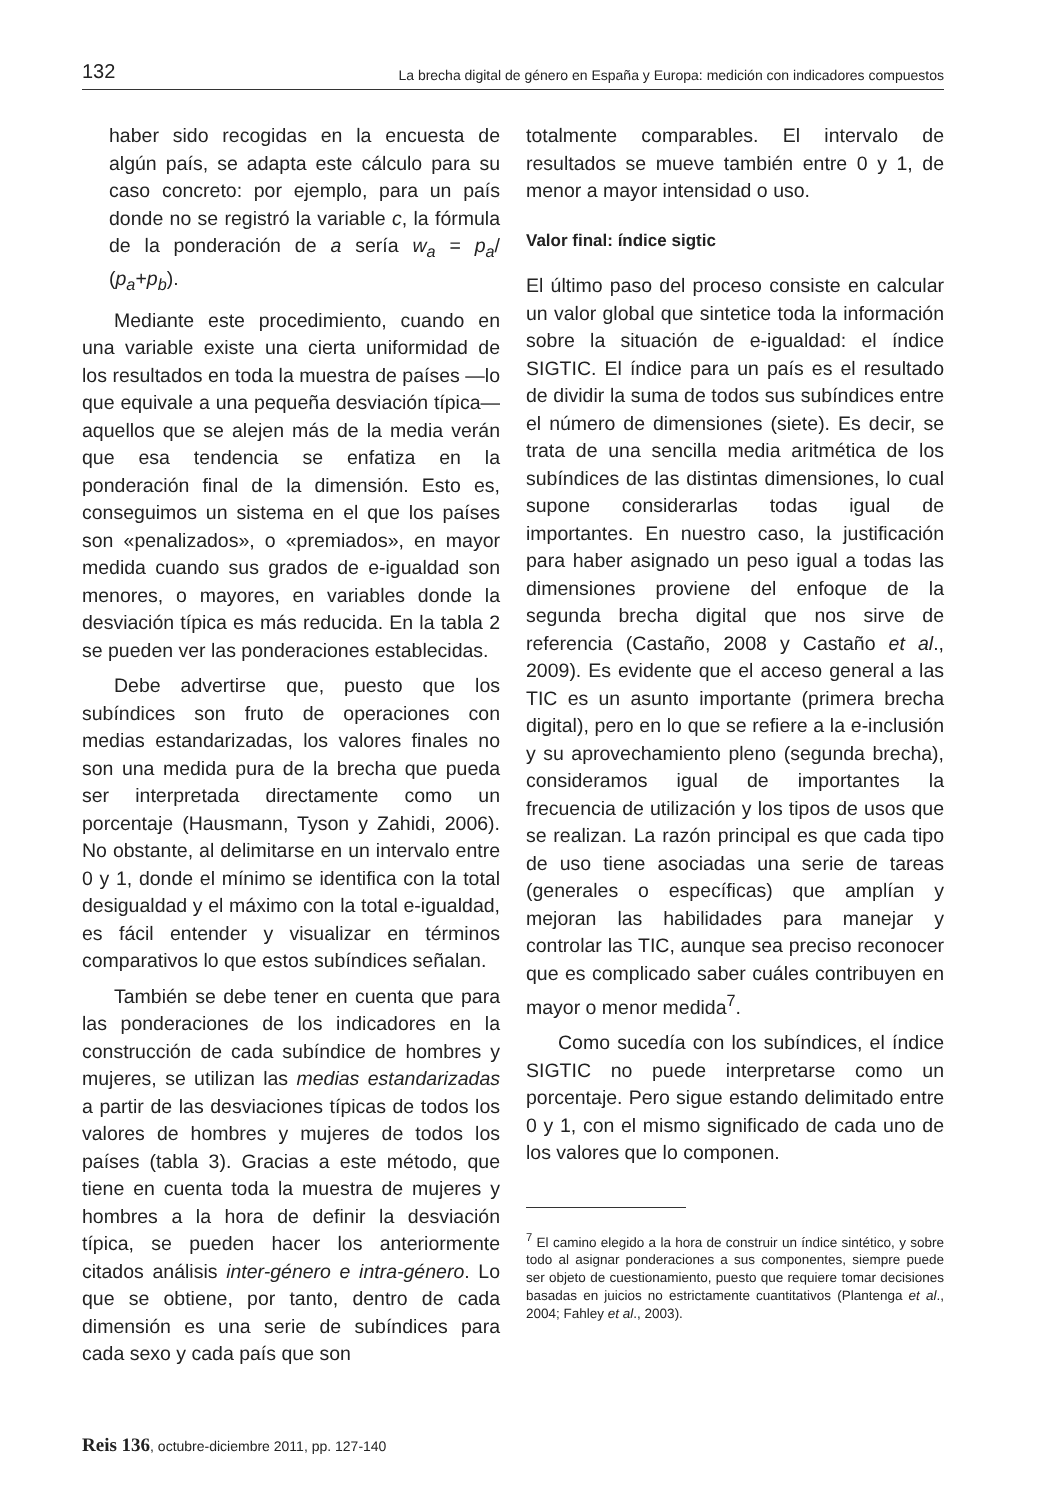132 La brecha digital de género en España y Europa: medición con indicadores compuestos
haber sido recogidas en la encuesta de algún país, se adapta este cálculo para su caso concreto: por ejemplo, para un país donde no se registró la variable c, la fórmula de la ponderación de a sería w<sub>a</sub> = p<sub>a</sub>/ (p<sub>a</sub>+p<sub>b</sub>).
Mediante este procedimiento, cuando en una variable existe una cierta uniformidad de los resultados en toda la muestra de países —lo que equivale a una pequeña desviación típica— aquellos que se alejen más de la media verán que esa tendencia se enfatiza en la ponderación final de la dimensión. Esto es, conseguimos un sistema en el que los países son «penalizados», o «premiados», en mayor medida cuando sus grados de e-igualdad son menores, o mayores, en variables donde la desviación típica es más reducida. En la tabla 2 se pueden ver las ponderaciones establecidas.
Debe advertirse que, puesto que los subíndices son fruto de operaciones con medias estandarizadas, los valores finales no son una medida pura de la brecha que pueda ser interpretada directamente como un porcentaje (Hausmann, Tyson y Zahidi, 2006). No obstante, al delimitarse en un intervalo entre 0 y 1, donde el mínimo se identifica con la total desigualdad y el máximo con la total e-igualdad, es fácil entender y visualizar en términos comparativos lo que estos subíndices señalan.
También se debe tener en cuenta que para las ponderaciones de los indicadores en la construcción de cada subíndice de hombres y mujeres, se utilizan las medias estandarizadas a partir de las desviaciones típicas de todos los valores de hombres y mujeres de todos los países (tabla 3). Gracias a este método, que tiene en cuenta toda la muestra de mujeres y hombres a la hora de definir la desviación típica, se pueden hacer los anteriormente citados análisis inter-género e intra-género. Lo que se obtiene, por tanto, dentro de cada dimensión es una serie de subíndices para cada sexo y cada país que son
totalmente comparables. El intervalo de resultados se mueve también entre 0 y 1, de menor a mayor intensidad o uso.
Valor final: índice sigtic
El último paso del proceso consiste en calcular un valor global que sintetice toda la información sobre la situación de e-igualdad: el índice SIGTIC. El índice para un país es el resultado de dividir la suma de todos sus subíndices entre el número de dimensiones (siete). Es decir, se trata de una sencilla media aritmética de los subíndices de las distintas dimensiones, lo cual supone considerarlas todas igual de importantes. En nuestro caso, la justificación para haber asignado un peso igual a todas las dimensiones proviene del enfoque de la segunda brecha digital que nos sirve de referencia (Castaño, 2008 y Castaño et al., 2009). Es evidente que el acceso general a las TIC es un asunto importante (primera brecha digital), pero en lo que se refiere a la e-inclusión y su aprovechamiento pleno (segunda brecha), consideramos igual de importantes la frecuencia de utilización y los tipos de usos que se realizan. La razón principal es que cada tipo de uso tiene asociadas una serie de tareas (generales o específicas) que amplían y mejoran las habilidades para manejar y controlar las TIC, aunque sea preciso reconocer que es complicado saber cuáles contribuyen en mayor o menor medida<sup>7</sup>.
Como sucedía con los subíndices, el índice SIGTIC no puede interpretarse como un porcentaje. Pero sigue estando delimitado entre 0 y 1, con el mismo significado de cada uno de los valores que lo componen.
<sup>7</sup> El camino elegido a la hora de construir un índice sintético, y sobre todo al asignar ponderaciones a sus componentes, siempre puede ser objeto de cuestionamiento, puesto que requiere tomar decisiones basadas en juicios no estrictamente cuantitativos (Plantenga et al., 2004; Fahley et al., 2003).
Reis 136, octubre-diciembre 2011, pp. 127-140